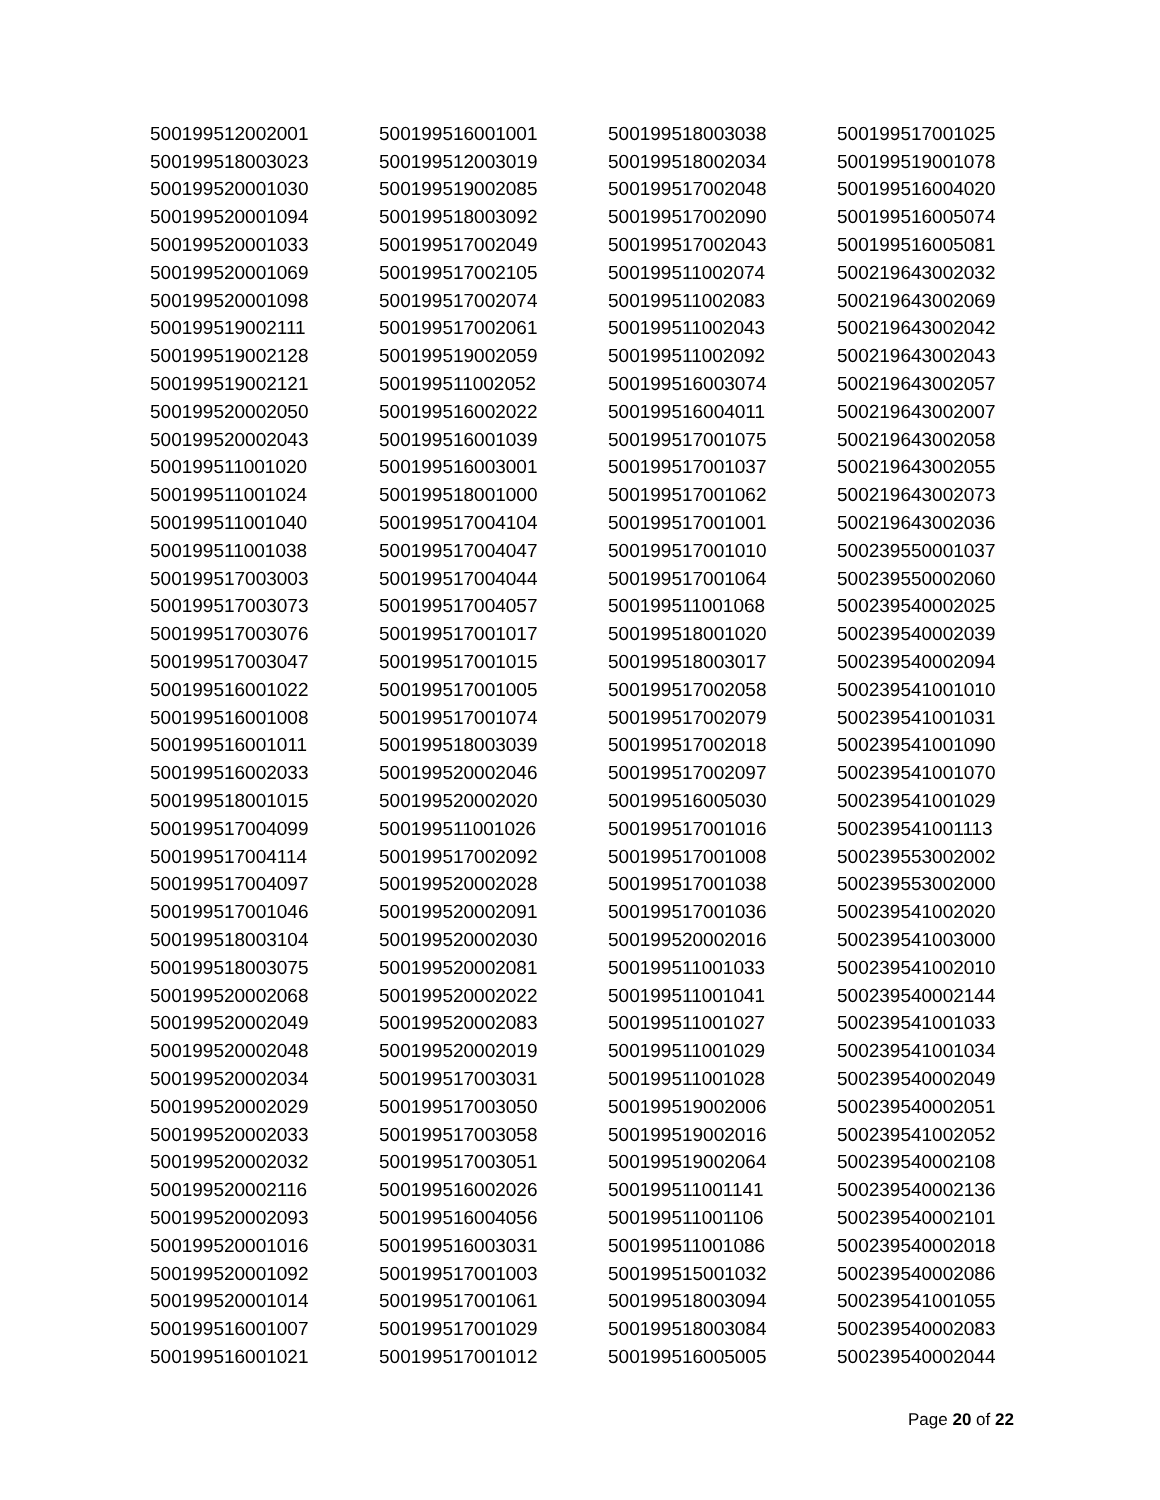| 500199512002001 | 500199516001001 | 500199518003038 | 500199517001025 |
| 500199518003023 | 500199512003019 | 500199518002034 | 500199519001078 |
| 500199520001030 | 500199519002085 | 500199517002048 | 500199516004020 |
| 500199520001094 | 500199518003092 | 500199517002090 | 500199516005074 |
| 500199520001033 | 500199517002049 | 500199517002043 | 500199516005081 |
| 500199520001069 | 500199517002105 | 500199511002074 | 500219643002032 |
| 500199520001098 | 500199517002074 | 500199511002083 | 500219643002069 |
| 500199519002111 | 500199517002061 | 500199511002043 | 500219643002042 |
| 500199519002128 | 500199519002059 | 500199511002092 | 500219643002043 |
| 500199519002121 | 500199511002052 | 500199516003074 | 500219643002057 |
| 500199520002050 | 500199516002022 | 500199516004011 | 500219643002007 |
| 500199520002043 | 500199516001039 | 500199517001075 | 500219643002058 |
| 500199511001020 | 500199516003001 | 500199517001037 | 500219643002055 |
| 500199511001024 | 500199518001000 | 500199517001062 | 500219643002073 |
| 500199511001040 | 500199517004104 | 500199517001001 | 500219643002036 |
| 500199511001038 | 500199517004047 | 500199517001010 | 500239550001037 |
| 500199517003003 | 500199517004044 | 500199517001064 | 500239550002060 |
| 500199517003073 | 500199517004057 | 500199511001068 | 500239540002025 |
| 500199517003076 | 500199517001017 | 500199518001020 | 500239540002039 |
| 500199517003047 | 500199517001015 | 500199518003017 | 500239540002094 |
| 500199516001022 | 500199517001005 | 500199517002058 | 500239541001010 |
| 500199516001008 | 500199517001074 | 500199517002079 | 500239541001031 |
| 500199516001011 | 500199518003039 | 500199517002018 | 500239541001090 |
| 500199516002033 | 500199520002046 | 500199517002097 | 500239541001070 |
| 500199518001015 | 500199520002020 | 500199516005030 | 500239541001029 |
| 500199517004099 | 500199511001026 | 500199517001016 | 500239541001113 |
| 500199517004114 | 500199517002092 | 500199517001008 | 500239553002002 |
| 500199517004097 | 500199520002028 | 500199517001038 | 500239553002000 |
| 500199517001046 | 500199520002091 | 500199517001036 | 500239541002020 |
| 500199518003104 | 500199520002030 | 500199520002016 | 500239541003000 |
| 500199518003075 | 500199520002081 | 500199511001033 | 500239541002010 |
| 500199520002068 | 500199520002022 | 500199511001041 | 500239540002144 |
| 500199520002049 | 500199520002083 | 500199511001027 | 500239541001033 |
| 500199520002048 | 500199520002019 | 500199511001029 | 500239541001034 |
| 500199520002034 | 500199517003031 | 500199511001028 | 500239540002049 |
| 500199520002029 | 500199517003050 | 500199519002006 | 500239540002051 |
| 500199520002033 | 500199517003058 | 500199519002016 | 500239541002052 |
| 500199520002032 | 500199517003051 | 500199519002064 | 500239540002108 |
| 500199520002116 | 500199516002026 | 500199511001141 | 500239540002136 |
| 500199520002093 | 500199516004056 | 500199511001106 | 500239540002101 |
| 500199520001016 | 500199516003031 | 500199511001086 | 500239540002018 |
| 500199520001092 | 500199517001003 | 500199515001032 | 500239540002086 |
| 500199520001014 | 500199517001061 | 500199518003094 | 500239541001055 |
| 500199516001007 | 500199517001029 | 500199518003084 | 500239540002083 |
| 500199516001021 | 500199517001012 | 500199516005005 | 500239540002044 |
Page 20 of 22